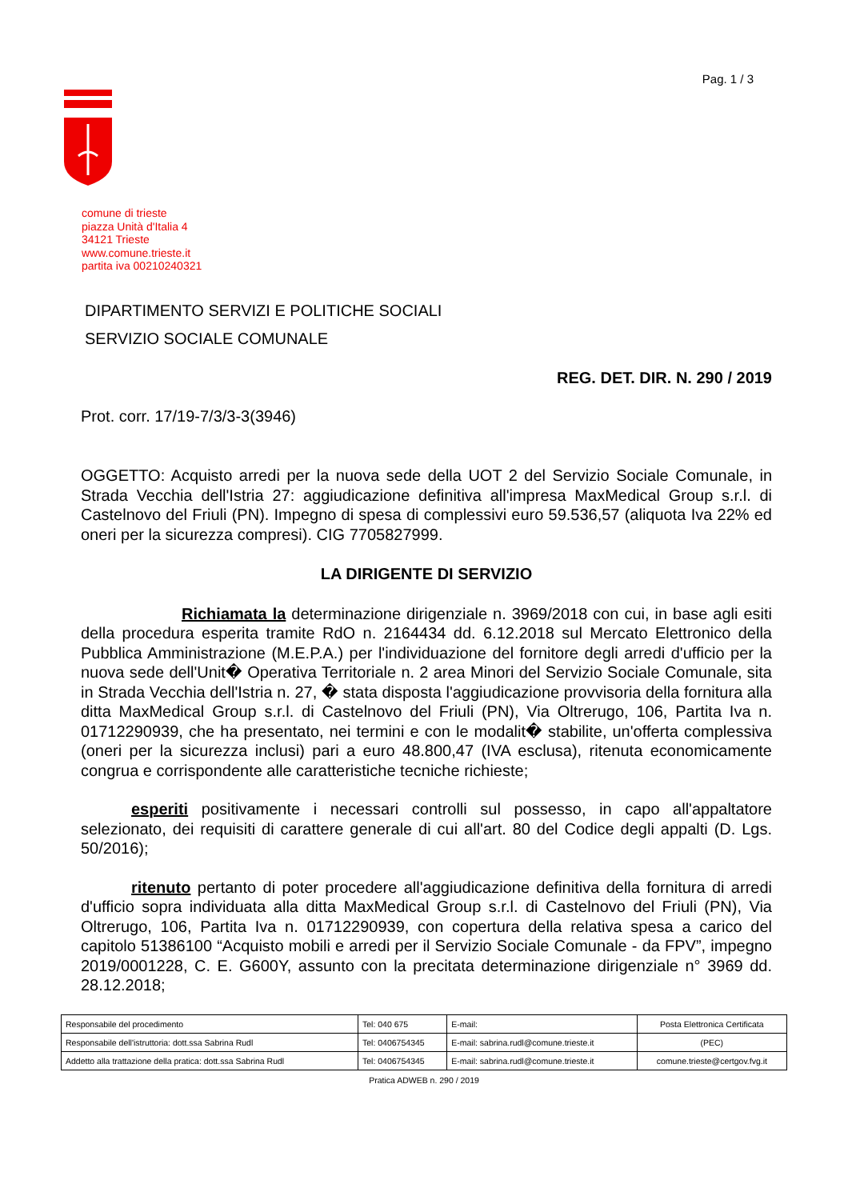Pag. 1 / 3
comune di trieste
piazza Unità d'Italia 4
34121 Trieste
www.comune.trieste.it
partita iva 00210240321
DIPARTIMENTO SERVIZI E POLITICHE SOCIALI
SERVIZIO SOCIALE COMUNALE
REG. DET. DIR. N. 290 / 2019
Prot. corr. 17/19-7/3/3-3(3946)
OGGETTO: Acquisto arredi per la nuova sede della UOT 2 del Servizio Sociale Comunale, in Strada Vecchia dell'Istria 27: aggiudicazione definitiva all'impresa MaxMedical Group s.r.l. di Castelnovo del Friuli (PN). Impegno di spesa di complessivi euro 59.536,57 (aliquota Iva 22% ed oneri per la sicurezza compresi). CIG 7705827999.
LA DIRIGENTE DI SERVIZIO
Richiamata la determinazione dirigenziale n. 3969/2018 con cui, in base agli esiti della procedura esperita tramite RdO n. 2164434 dd. 6.12.2018 sul Mercato Elettronico della Pubblica Amministrazione (M.E.P.A.) per l'individuazione del fornitore degli arredi d'ufficio per la nuova sede dell'Unit� Operativa Territoriale n. 2 area Minori del Servizio Sociale Comunale, sita in Strada Vecchia dell'Istria n. 27, � stata disposta l'aggiudicazione provvisoria della fornitura alla ditta MaxMedical Group s.r.l. di Castelnovo del Friuli (PN), Via Oltrerugo, 106, Partita Iva n. 01712290939, che ha presentato, nei termini e con le modalit� stabilite, un'offerta complessiva (oneri per la sicurezza inclusi) pari a euro 48.800,47 (IVA esclusa), ritenuta economicamente congrua e corrispondente alle caratteristiche tecniche richieste;
esperiti positivamente i necessari controlli sul possesso, in capo all'appaltatore selezionato, dei requisiti di carattere generale di cui all'art. 80 del Codice degli appalti (D. Lgs. 50/2016);
ritenuto pertanto di poter procedere all'aggiudicazione definitiva della fornitura di arredi d'ufficio sopra individuata alla ditta MaxMedical Group s.r.l. di Castelnovo del Friuli (PN), Via Oltrerugo, 106, Partita Iva n. 01712290939, con copertura della relativa spesa a carico del capitolo 51386100 “Acquisto mobili e arredi per il Servizio Sociale Comunale - da FPV”, impegno 2019/0001228, C. E. G600Y, assunto con la precitata determinazione dirigenziale n° 3969 dd. 28.12.2018;
| Responsabile del procedimento | Tel: 040 675 | E-mail: | Posta Elettronica Certificata |
| Responsabile dell'istruttoria: dott.ssa Sabrina Rudl | Tel: 0406754345 | E-mail: sabrina.rudl@comune.trieste.it | (PEC) |
| Addetto alla trattazione della pratica: dott.ssa Sabrina Rudl | Tel: 0406754345 | E-mail: sabrina.rudl@comune.trieste.it | comune.trieste@certgov.fvg.it |
Pratica ADWEB n. 290 / 2019